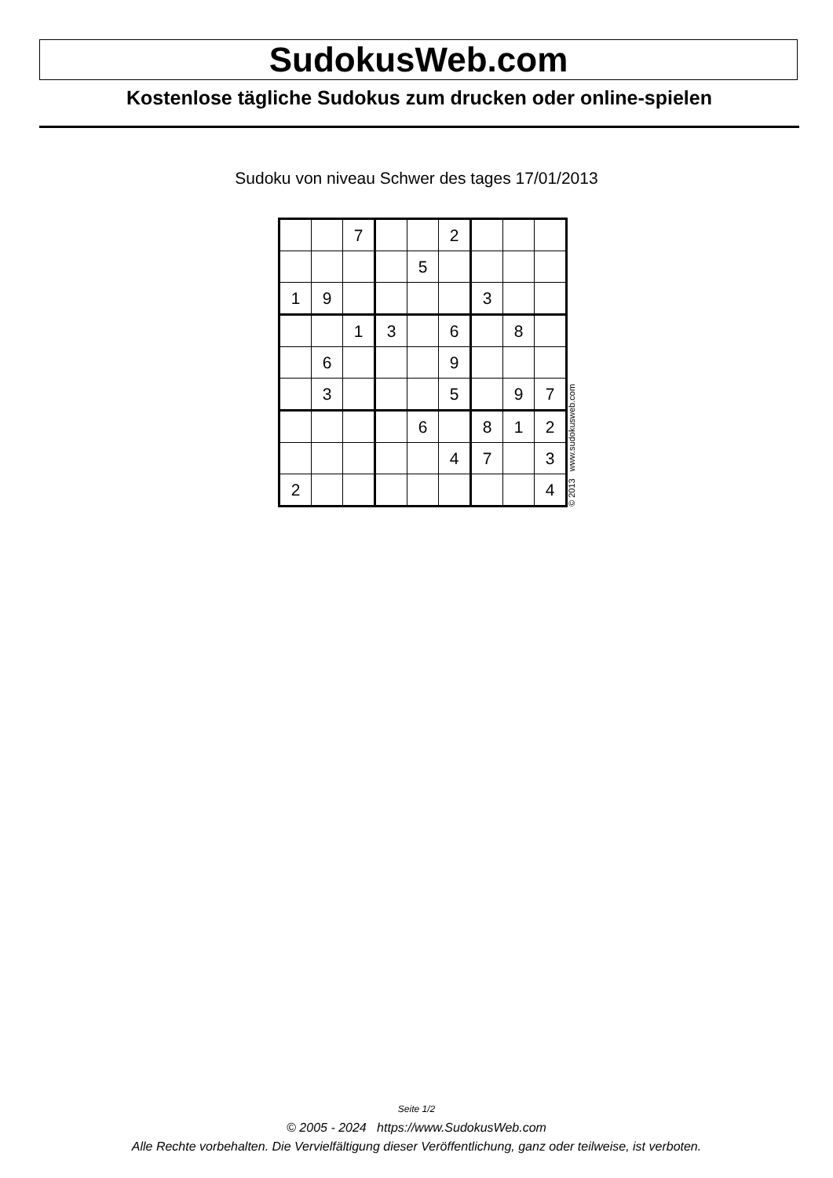SudokusWeb.com
Kostenlose tägliche Sudokus zum drucken oder online-spielen
Sudoku von niveau Schwer des tages 17/01/2013
| | | 7 | | | 2 | | | |
| | | | | 5 | | | | |
| 1 | 9 | | | | | 3 | | |
| | | 1 | 3 | | 6 | | 8 | |
| | 6 | | | | 9 | | | |
| | 3 | | | | 5 | | 9 | 7 |
| | | | | 6 | | 8 | 1 | 2 |
| | | | | | 4 | 7 | | 3 |
| 2 | | | | | | | | 4 |
© 2013 www.sudokusweb.com
Seite 1/2
© 2005 - 2024 https://www.SudokusWeb.com
Alle Rechte vorbehalten. Die Vervielfältigung dieser Veröffentlichung, ganz oder teilweise, ist verboten.